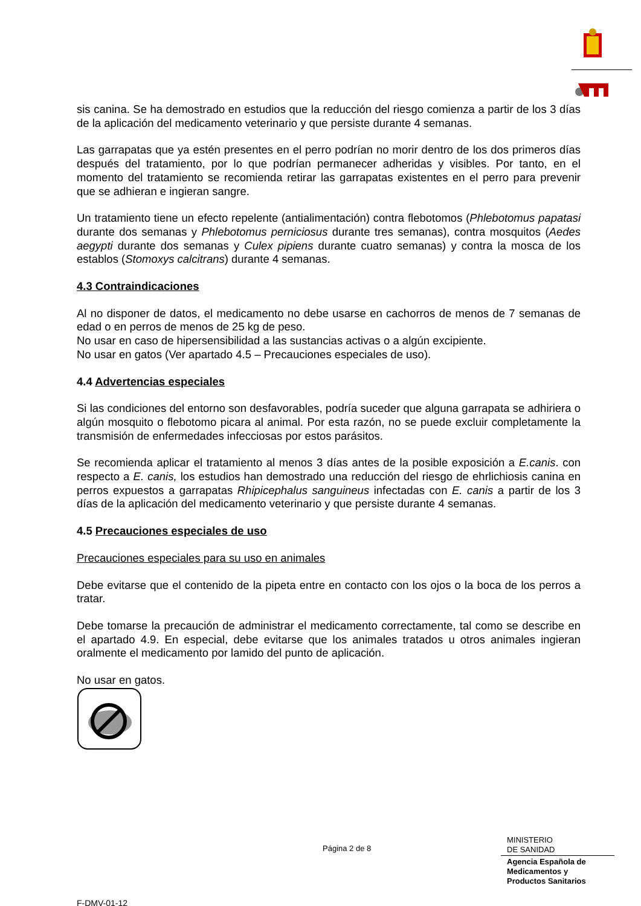sis canina. Se ha demostrado en estudios que la reducción del riesgo comienza a partir de los 3 días de la aplicación del medicamento veterinario y que persiste durante 4 semanas.
Las garrapatas que ya estén presentes en el perro podrían no morir dentro de los dos primeros días después del tratamiento, por lo que podrían permanecer adheridas y visibles. Por tanto, en el momento del tratamiento se recomienda retirar las garrapatas existentes en el perro para prevenir que se adhieran e ingieran sangre.
Un tratamiento tiene un efecto repelente (antialimentación) contra flebotomos (Phlebotomus papatasi durante dos semanas y Phlebotomus perniciosus durante tres semanas), contra mosquitos (Aedes aegypti durante dos semanas y Culex pipiens durante cuatro semanas) y contra la mosca de los establos (Stomoxys calcitrans) durante 4 semanas.
4.3 Contraindicaciones
Al no disponer de datos, el medicamento no debe usarse en cachorros de menos de 7 semanas de edad o en perros de menos de 25 kg de peso.
No usar en caso de hipersensibilidad a las sustancias activas o a algún excipiente.
No usar en gatos (Ver apartado 4.5 – Precauciones especiales de uso).
4.4 Advertencias especiales
Si las condiciones del entorno son desfavorables, podría suceder que alguna garrapata se adhiriera o algún mosquito o flebotomo picara al animal. Por esta razón, no se puede excluir completamente la transmisión de enfermedades infecciosas por estos parásitos.
Se recomienda aplicar el tratamiento al menos 3 días antes de la posible exposición a E.canis. con respecto a E. canis, los estudios han demostrado una reducción del riesgo de ehrlichiosis canina en perros expuestos a garrapatas Rhipicephalus sanguineus infectadas con E. canis a partir de los 3 días de la aplicación del medicamento veterinario y que persiste durante 4 semanas.
4.5 Precauciones especiales de uso
Precauciones especiales para su uso en animales
Debe evitarse que el contenido de la pipeta entre en contacto con los ojos o la boca de los perros a tratar.
Debe tomarse la precaución de administrar el medicamento correctamente, tal como se describe en el apartado 4.9. En especial, debe evitarse que los animales tratados u otros animales ingieran oralmente el medicamento por lamido del punto de aplicación.
No usar en gatos.
Página 2 de 8
MINISTERIO
DE SANIDAD
Agencia Española de
Medicamentos y
Productos Sanitarios
F-DMV-01-12